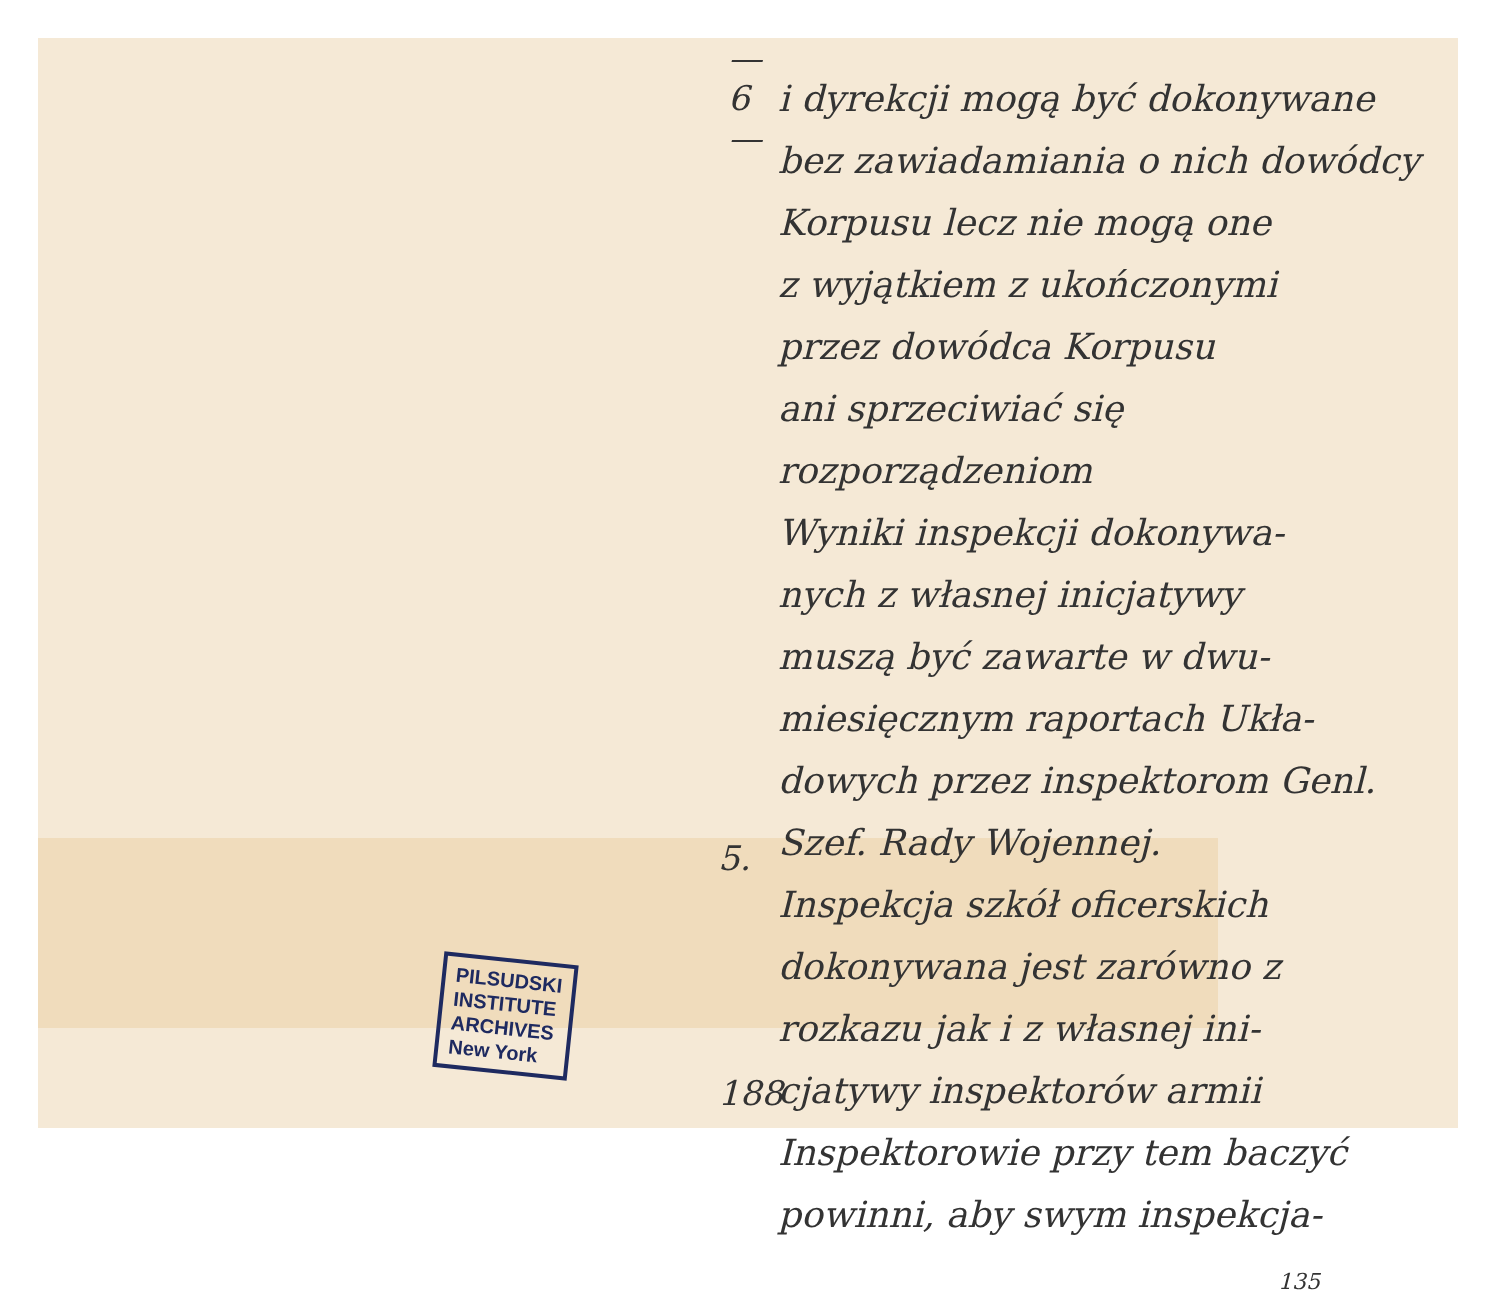—6—
5.
188
PILSUDSKI
INSTITUTE
ARCHIVES
New York
i dyrekcji mogą być dokonywane
bez zawiadamiania o nich dowódcy
Korpusu lecz nie mogą one
z wyjątkiem z ukończonymi
przez dowódca Korpusu
ani sprzeciwiać się rozporządzeniom
Wyniki inspekcji dokonywa-
nych z własnej inicjatywy
muszą być zawarte w dwu-
miesięcznym raportach Ukła-
dowych przez inspektorom Genl.
Szef. Rady Wojennej.
Inspekcja szkół oficerskich
dokonywana jest zarówno z
rozkazu jak i z własnej ini-
cjatywy inspektorów armii
Inspektorowie przy tem baczyć
powinni, aby swym inspekcja-
135